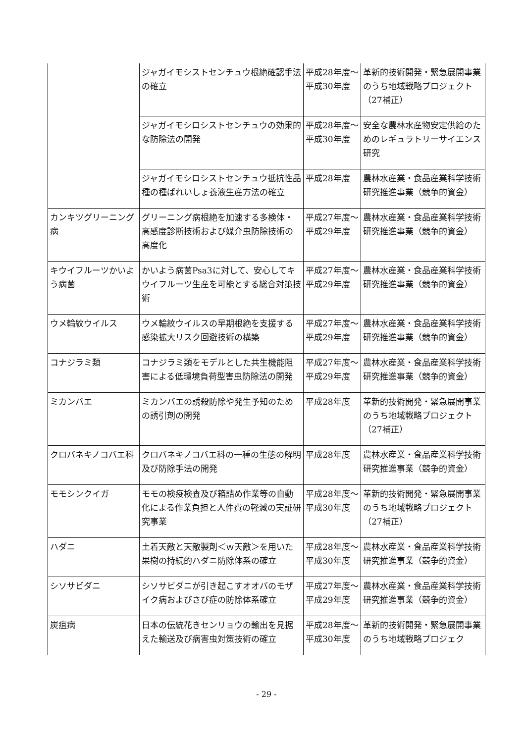| | ジャガイモシストセンチュウ根絶確認手法の確立 | 平成28年度～平成30年度 | 革新的技術開発・緊急展開事業のうち地域戦略プロジェクト（27補正） |
| | ジャガイモシロシストセンチュウの効果的な防除法の開発 | 平成28年度～平成30年度 | 安全な農林水産物安定供給のためのレギュラトリーサイエンス研究 |
| | ジャガイモシロシストセンチュウ抵抗性品種の種ばれいしょ養液生産方法の確立 | 平成28年度 | 農林水産業・食品産業科学技術研究推進事業（競争的資金） |
| カンキツグリーニング病 | グリーニング病根絶を加速する多検体・高感度診断技術および媒介虫防除技術の高度化 | 平成27年度～平成29年度 | 農林水産業・食品産業科学技術研究推進事業（競争的資金） |
| キウイフルーツかいよう病菌 | かいよう病菌Psa3に対して、安心してキウイフルーツ生産を可能とする総合対策技術 | 平成27年度～平成29年度 | 農林水産業・食品産業科学技術研究推進事業（競争的資金） |
| ウメ輪紋ウイルス | ウメ輪紋ウイルスの早期根絶を支援する感染拡大リスク回避技術の構築 | 平成27年度～平成29年度 | 農林水産業・食品産業科学技術研究推進事業（競争的資金） |
| コナジラミ類 | コナジラミ類をモデルとした共生機能阻害による低環境負荷型害虫防除法の開発 | 平成27年度～平成29年度 | 農林水産業・食品産業科学技術研究推進事業（競争的資金） |
| ミカンバエ | ミカンバエの誘殺防除や発生予知のための誘引剤の開発 | 平成28年度 | 革新的技術開発・緊急展開事業のうち地域戦略プロジェクト（27補正） |
| クロバネキノコバエ科 | クロバネキノコバエ科の一種の生態の解明及び防除手法の開発 | 平成28年度 | 農林水産業・食品産業科学技術研究推進事業（競争的資金） |
| モモシンクイガ | モモの検疫検査及び箱詰め作業等の自動化による作業負担と人件費の軽減の実証研究事業 | 平成28年度～平成30年度 | 革新的技術開発・緊急展開事業のうち地域戦略プロジェクト（27補正） |
| ハダニ | 土着天敵と天敵製剤＜ｗ天敵＞を用いた果樹の持続的ハダニ防除体系の確立 | 平成28年度～平成30年度 | 農林水産業・食品産業科学技術研究推進事業（競争的資金） |
| シソサビダニ | シソサビダニが引き起こすオオバのモザイク病およびさび症の防除体系確立 | 平成27年度～平成29年度 | 農林水産業・食品産業科学技術研究推進事業（競争的資金） |
| 炭疽病 | 日本の伝統花きセンリョウの輸出を見据えた輸送及び病害虫対策技術の確立 | 平成28年度～平成30年度 | 革新的技術開発・緊急展開事業のうち地域戦略プロジェク |
- 29 -